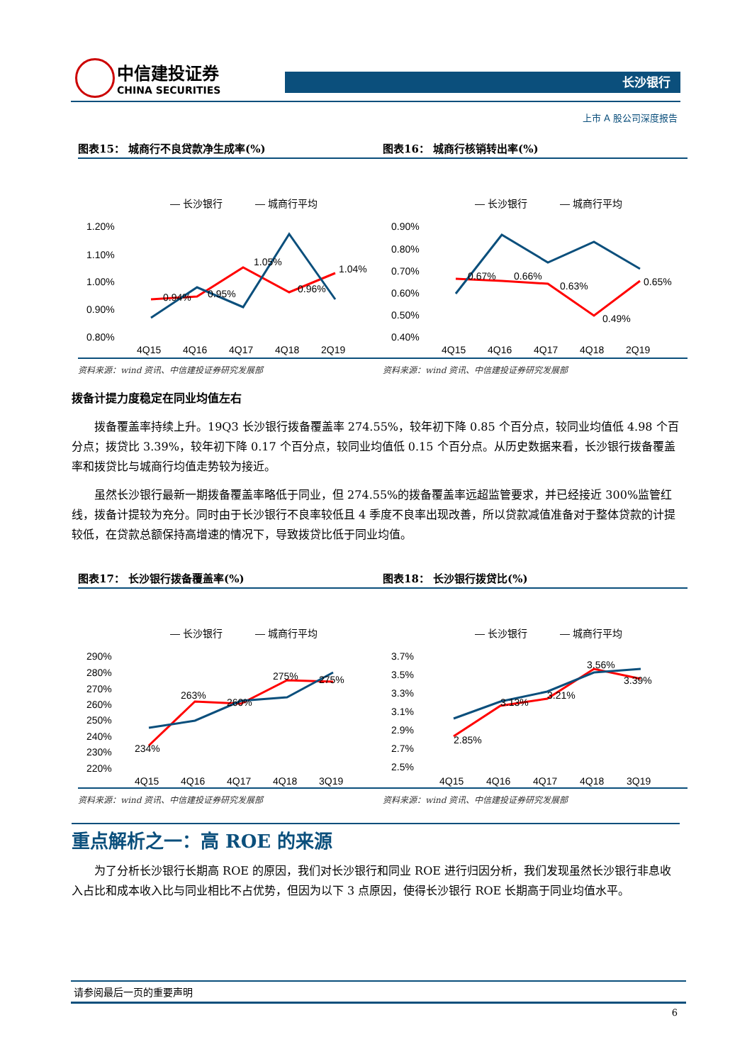中信建投证券
CHINA SECURITIES
长沙银行
上市 A 股公司深度报告
图表15： 城商行不良贷款净生成率(%)
— 长沙银行
— 城商行平均
1.20%
1.10%
1.00%
0.90%
0.80%
0.94%
0.95%
1.05%
0.96%
1.04%
4Q15
4Q16
4Q17
4Q18
2Q19
资料来源：wind 资讯、中信建投证券研究发展部
图表16： 城商行核销转出率(%)
— 长沙银行
— 城商行平均
0.90%
0.80%
0.70%
0.60%
0.50%
0.40%
0.67%
0.66%
0.63%
0.49%
0.65%
4Q15
4Q16
4Q17
4Q18
2Q19
资料来源：wind 资讯、中信建投证券研究发展部
拨备计提力度稳定在同业均值左右
拨备覆盖率持续上升。19Q3 长沙银行拨备覆盖率 274.55%，较年初下降 0.85 个百分点，较同业均值低 4.98 个百分点；拨贷比 3.39%，较年初下降 0.17 个百分点，较同业均值低 0.15 个百分点。从历史数据来看，长沙银行拨备覆盖率和拨贷比与城商行均值走势较为接近。
虽然长沙银行最新一期拨备覆盖率略低于同业，但 274.55%的拨备覆盖率远超监管要求，并已经接近 300%监管红线，拨备计提较为充分。同时由于长沙银行不良率较低且 4 季度不良率出现改善，所以贷款减值准备对于整体贷款的计提较低，在贷款总额保持高增速的情况下，导致拨贷比低于同业均值。
图表17： 长沙银行拨备覆盖率(%)
— 长沙银行
— 城商行平均
290%
280%
270%
260%
250%
240%
230%
220%
234%
263%
260%
275%
275%
4Q15
4Q16
4Q17
4Q18
3Q19
资料来源：wind 资讯、中信建投证券研究发展部
图表18： 长沙银行拨贷比(%)
— 长沙银行
— 城商行平均
3.7%
3.5%
3.3%
3.1%
2.9%
2.7%
2.5%
2.85%
3.13%
3.21%
3.56%
3.39%
4Q15
4Q16
4Q17
4Q18
3Q19
资料来源：wind 资讯、中信建投证券研究发展部
重点解析之一：高 ROE 的来源
为了分析长沙银行长期高 ROE 的原因，我们对长沙银行和同业 ROE 进行归因分析，我们发现虽然长沙银行非息收入占比和成本收入比与同业相比不占优势，但因为以下 3 点原因，使得长沙银行 ROE 长期高于同业均值水平。
请参阅最后一页的重要声明
6